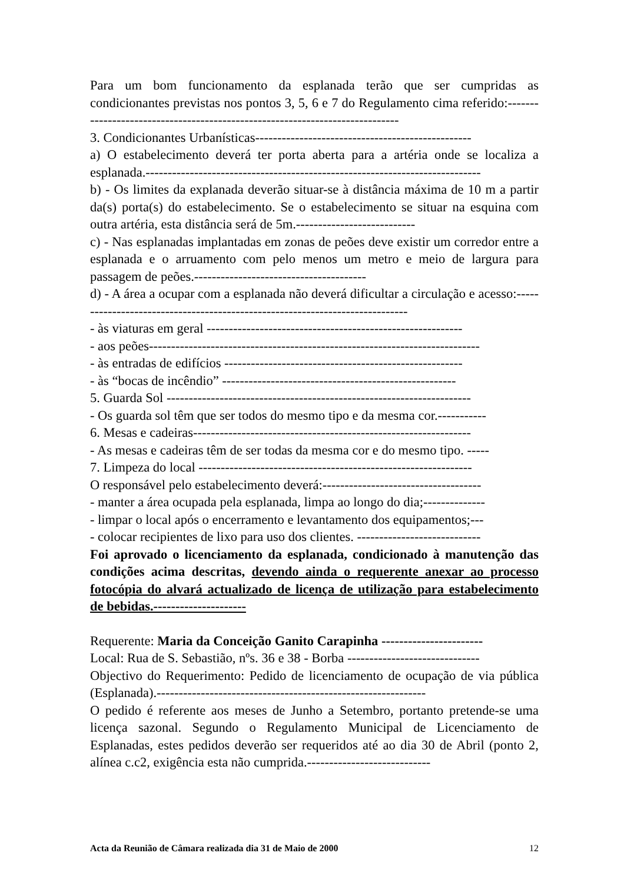Para um bom funcionamento da esplanada terão que ser cumpridas as condicionantes previstas nos pontos 3, 5, 6 e 7 do Regulamento cima referido:-----------------------------------------------------------------------------
3. Condicionantes Urbanísticas-------------------------------------------------
a) O estabelecimento deverá ter porta aberta para a artéria onde se localiza a esplanada.----------------------------------------------------------------------------
b) - Os limites da explanada deverão situar-se à distância máxima de 10 m a partir da(s) porta(s) do estabelecimento. Se o estabelecimento se situar na esquina com outra artéria, esta distância será de 5m.---------------------------
c) - Nas esplanadas implantadas em zonas de peões deve existir um corredor entre a esplanada e o arruamento com pelo menos um metro e meio de largura para passagem de peões.---------------------------------------
d) - A área a ocupar com a esplanada não deverá dificultar a circulação e acesso:-----------------------------------------------------------------------------
- às viaturas em geral ----------------------------------------------------------
- aos peões---------------------------------------------------------------------------
- às entradas de edifícios ------------------------------------------------------
- às “bocas de incêndio” -----------------------------------------------------
5. Guarda Sol ---------------------------------------------------------------------
- Os guarda sol têm que ser todos do mesmo tipo e da mesma cor.-----------
6. Mesas e cadeiras---------------------------------------------------------------
- As mesas e cadeiras têm de ser todas da mesma cor e do mesmo tipo. -----
7. Limpeza do local --------------------------------------------------------------
O responsável pelo estabelecimento deverá:------------------------------------
- manter a área ocupada pela esplanada, limpa ao longo do dia;--------------
- limpar o local após o encerramento e levantamento dos equipamentos;---
- colocar recipientes de lixo para uso dos clientes. ----------------------------
Foi aprovado o licenciamento da esplanada, condicionado à manutenção das condições acima descritas, devendo ainda o requerente anexar ao processo fotocópia do alvará actualizado de licença de utilização para estabelecimento de bebidas.---------------------
Requerente: Maria da Conceição Ganito Carapinha -----------------------
Local: Rua de S. Sebastião, nºs. 36 e 38 - Borba ------------------------------
Objectivo do Requerimento: Pedido de licenciamento de ocupação de via pública (Esplanada).-------------------------------------------------------------
O pedido é referente aos meses de Junho a Setembro, portanto pretende-se uma licença sazonal. Segundo o Regulamento Municipal de Licenciamento de Esplanadas, estes pedidos deverão ser requeridos até ao dia 30 de Abril (ponto 2, alínea c.c2, exigência esta não cumprida.----------------------------
Acta da Reunião de Câmara realizada dia 31 de Maio de 2000 12